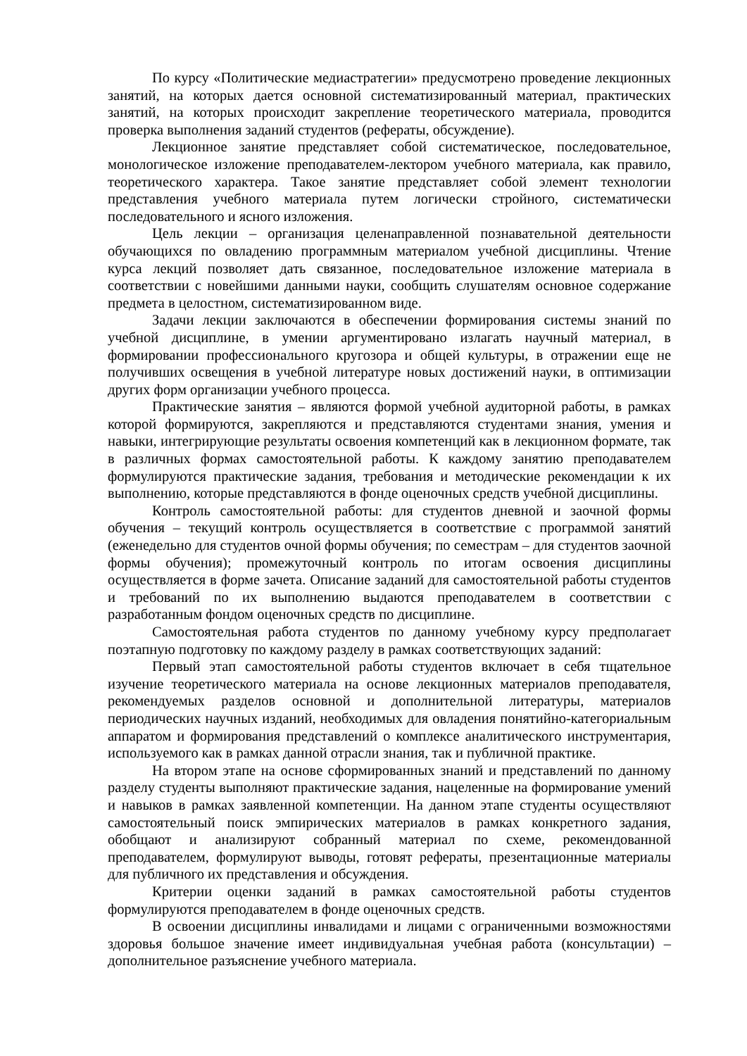По курсу «Политические медиастратегии» предусмотрено проведение лекционных занятий, на которых дается основной систематизированный материал, практических занятий, на которых происходит закрепление теоретического материала, проводится проверка выполнения заданий студентов (рефераты, обсуждение).
Лекционное занятие представляет собой систематическое, последовательное, монологическое изложение преподавателем-лектором учебного материала, как правило, теоретического характера. Такое занятие представляет собой элемент технологии представления учебного материала путем логически стройного, систематически последовательного и ясного изложения.
Цель лекции – организация целенаправленной познавательной деятельности обучающихся по овладению программным материалом учебной дисциплины. Чтение курса лекций позволяет дать связанное, последовательное изложение материала в соответствии с новейшими данными науки, сообщить слушателям основное содержание предмета в целостном, систематизированном виде.
Задачи лекции заключаются в обеспечении формирования системы знаний по учебной дисциплине, в умении аргументировано излагать научный материал, в формировании профессионального кругозора и общей культуры, в отражении еще не получивших освещения в учебной литературе новых достижений науки, в оптимизации других форм организации учебного процесса.
Практические занятия – являются формой учебной аудиторной работы, в рамках которой формируются, закрепляются и представляются студентами знания, умения и навыки, интегрирующие результаты освоения компетенций как в лекционном формате, так в различных формах самостоятельной работы. К каждому занятию преподавателем формулируются практические задания, требования и методические рекомендации к их выполнению, которые представляются в фонде оценочных средств учебной дисциплины.
Контроль самостоятельной работы: для студентов дневной и заочной формы обучения – текущий контроль осуществляется в соответствие с программой занятий (еженедельно для студентов очной формы обучения; по семестрам – для студентов заочной формы обучения); промежуточный контроль по итогам освоения дисциплины осуществляется в форме зачета. Описание заданий для самостоятельной работы студентов и требований по их выполнению выдаются преподавателем в соответствии с разработанным фондом оценочных средств по дисциплине.
Самостоятельная работа студентов по данному учебному курсу предполагает поэтапную подготовку по каждому разделу в рамках соответствующих заданий:
Первый этап самостоятельной работы студентов включает в себя тщательное изучение теоретического материала на основе лекционных материалов преподавателя, рекомендуемых разделов основной и дополнительной литературы, материалов периодических научных изданий, необходимых для овладения понятийно-категориальным аппаратом и формирования представлений о комплексе аналитического инструментария, используемого как в рамках данной отрасли знания, так и публичной практике.
На втором этапе на основе сформированных знаний и представлений по данному разделу студенты выполняют практические задания, нацеленные на формирование умений и навыков в рамках заявленной компетенции. На данном этапе студенты осуществляют самостоятельный поиск эмпирических материалов в рамках конкретного задания, обобщают и анализируют собранный материал по схеме, рекомендованной преподавателем, формулируют выводы, готовят рефераты, презентационные материалы для публичного их представления и обсуждения.
Критерии оценки заданий в рамках самостоятельной работы студентов формулируются преподавателем в фонде оценочных средств.
В освоении дисциплины инвалидами и лицами с ограниченными возможностями здоровья большое значение имеет индивидуальная учебная работа (консультации) – дополнительное разъяснение учебного материала.